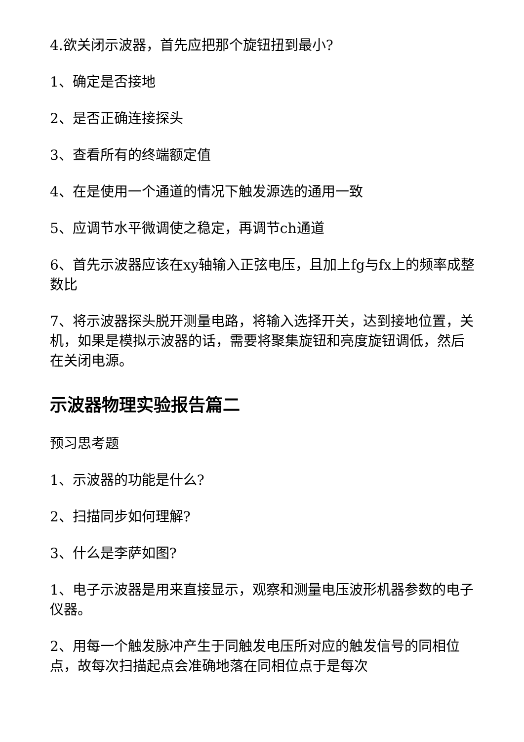4.欲关闭示波器，首先应把那个旋钮扭到最小?
1、确定是否接地
2、是否正确连接探头
3、查看所有的终端额定值
4、在是使用一个通道的情况下触发源选的通用一致
5、应调节水平微调使之稳定，再调节ch通道
6、首先示波器应该在xy轴输入正弦电压，且加上fg与fx上的频率成整数比
7、将示波器探头脱开测量电路，将输入选择开关，达到接地位置，关机，如果是模拟示波器的话，需要将聚集旋钮和亮度旋钮调低，然后在关闭电源。
示波器物理实验报告篇二
预习思考题
1、示波器的功能是什么?
2、扫描同步如何理解?
3、什么是李萨如图?
1、电子示波器是用来直接显示，观察和测量电压波形机器参数的电子仪器。
2、用每一个触发脉冲产生于同触发电压所对应的触发信号的同相位点，故每次扫描起点会准确地落在同相位点于是每次